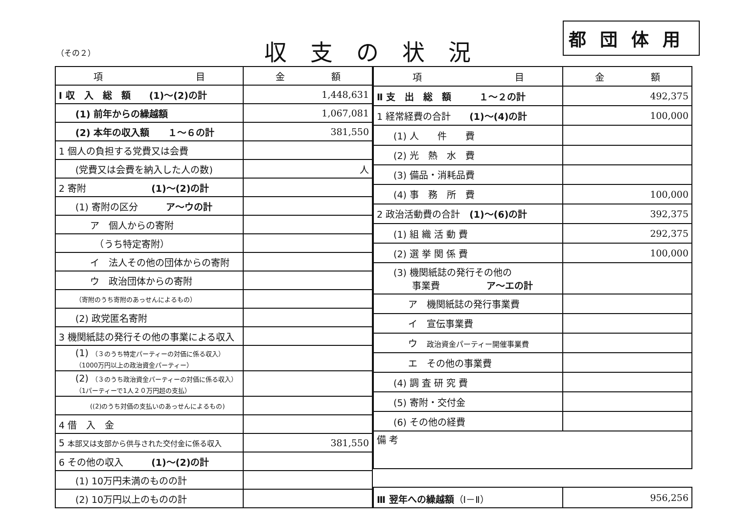（その２） 収支の状況
都団体用
| 項 目 | 金 額 |
| --- | --- |
| Ⅰ 収 入 総 額 (1)～(2)の計 | 1,448,631 |
| (1) 前年からの繰越額 | 1,067,081 |
| (2) 本年の収入額 １～６の計 | 381,550 |
| 1 個人の負担する党費又は会費 | |
| (党費又は会費を納入した人の数) | 人 |
| 2 寄附 (1)～(2)の計 | |
| (1) 寄附の区分 ア～ウの計 | |
| ア 個人からの寄附 | |
| （うち特定寄附） | |
| イ 法人その他の団体からの寄附 | |
| ウ 政治団体からの寄附 | |
| （寄附のうち寄附のあっせんによるもの） | |
| (2) 政党匿名寄附 | |
| 3 機関紙誌の発行その他の事業による収入 | |
| (1) （３のうち特定パーティーの対価に係る収入）（1000万円以上の政治資金パーティー） | |
| (2) （３のうち政治資金パーティーの対価に係る収入）（1パーティーで1人２０万円超の支払） | |
| ((2)のうち対価の支払いのあっせんによるもの) | |
| 4 借 入 金 | |
| 5 本部又は支部から供与された交付金に係る収入 | 381,550 |
| 6 その他の収入 (1)～(2)の計 | |
| (1) 10万円未満のものの計 | |
| (2) 10万円以上のものの計 | |
| 項 目 | 金 額 |
| --- | --- |
| Ⅱ 支 出 総 額 １～２の計 | 492,375 |
| 1 経常経費の合計 (1)～(4)の計 | 100,000 |
| (1) 人 件 費 | |
| (2) 光 熱 水 費 | |
| (3) 備品・消耗品費 | |
| (4) 事 務 所 費 | 100,000 |
| 2 政治活動費の合計 (1)～(6)の計 | 392,375 |
| (1) 組 織 活 動 費 | 292,375 |
| (2) 選 挙 関 係 費 | 100,000 |
| (3) 機関紙誌の発行その他の 事業費 ア～エの計 | |
| ア 機関紙誌の発行事業費 | |
| イ 宣伝事業費 | |
| ウ 政治資金パーティー開催事業費 | |
| エ その他の事業費 | |
| (4) 調 査 研 究 費 | |
| (5) 寄附・交付金 | |
| (6) その他の経費 | |
| 備 考 | |
| Ⅲ 翌年への繰越額 （Ⅰ－Ⅱ） | 956,256 |